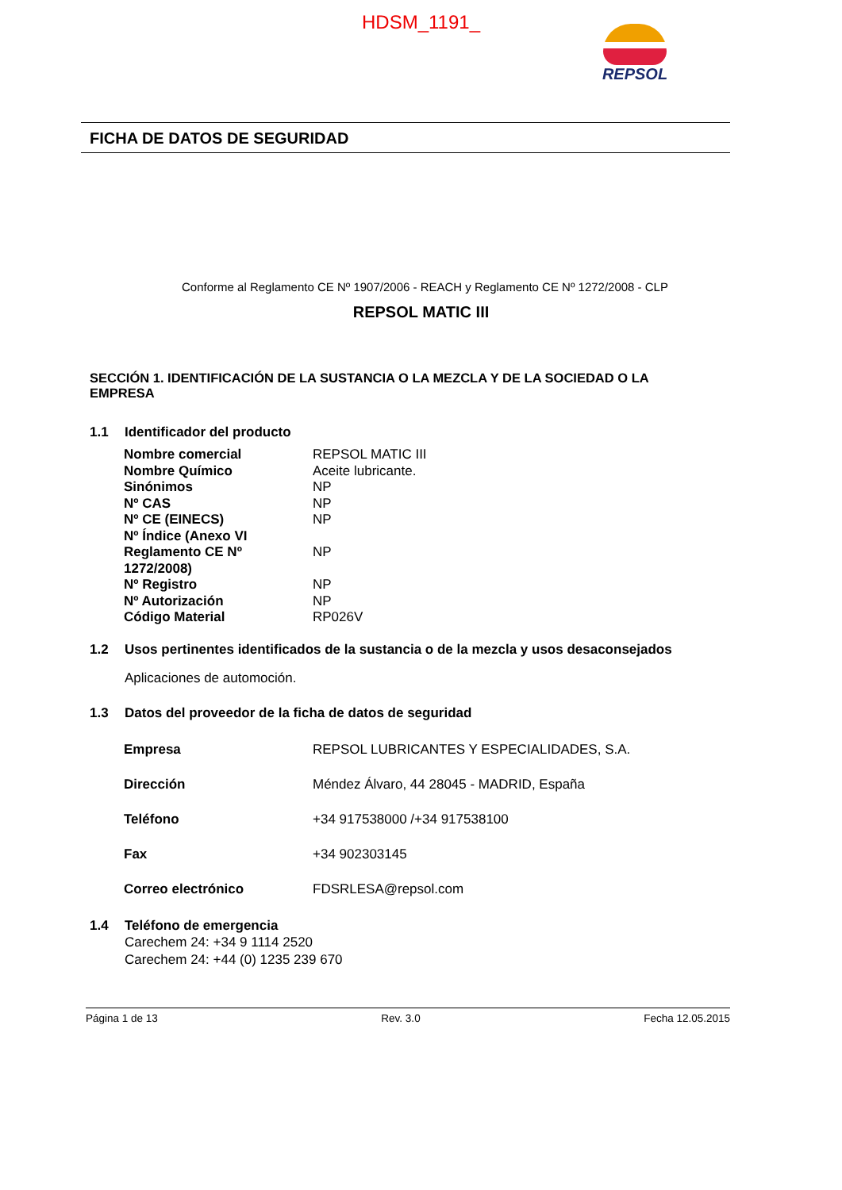HDSM_1191_
REPSOL
FICHA DE DATOS DE SEGURIDAD
Conforme al Reglamento CE Nº 1907/2006 - REACH y Reglamento CE Nº 1272/2008 - CLP
REPSOL MATIC III
SECCIÓN 1. IDENTIFICACIÓN DE LA SUSTANCIA O LA MEZCLA Y DE LA SOCIEDAD O LA EMPRESA
1.1 Identificador del producto
| Nombre comercial | REPSOL MATIC III |
| Nombre Químico | Aceite lubricante. |
| Sinónimos | NP |
| Nº CAS | NP |
| Nº CE (EINECS) | NP |
| Nº Índice (Anexo VI Reglamento CE Nº 1272/2008) | NP |
| Nº Registro | NP |
| Nº Autorización | NP |
| Código Material | RP026V |
1.2 Usos pertinentes identificados de la sustancia o de la mezcla y usos desaconsejados
Aplicaciones de automoción.
1.3 Datos del proveedor de la ficha de datos de seguridad
| Empresa | REPSOL LUBRICANTES Y ESPECIALIDADES, S.A. |
| Dirección | Méndez Álvaro, 44 28045 - MADRID, España |
| Teléfono | +34 917538000 /+34 917538100 |
| Fax | +34 902303145 |
| Correo electrónico | FDSRLESA@repsol.com |
1.4 Teléfono de emergencia
Carechem 24: +34 9 1114 2520
Carechem 24: +44 (0) 1235 239 670
Página 1 de 13 Rev. 3.0 Fecha 12.05.2015